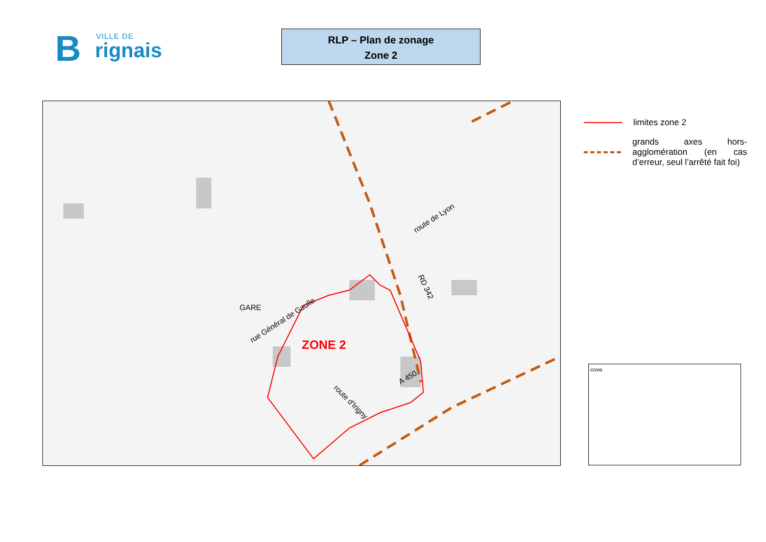B VILLE DE
rignais
RLP – Plan de zonage
Zone 2
rue Général de Gaulle
route de Lyon
RD 342
route d'Irigny
GARE
A 450
ZONE 2
limites zone 2
grands axes hors-agglomération (en cas d’erreur, seul l’arrêté fait foi)
CCVG